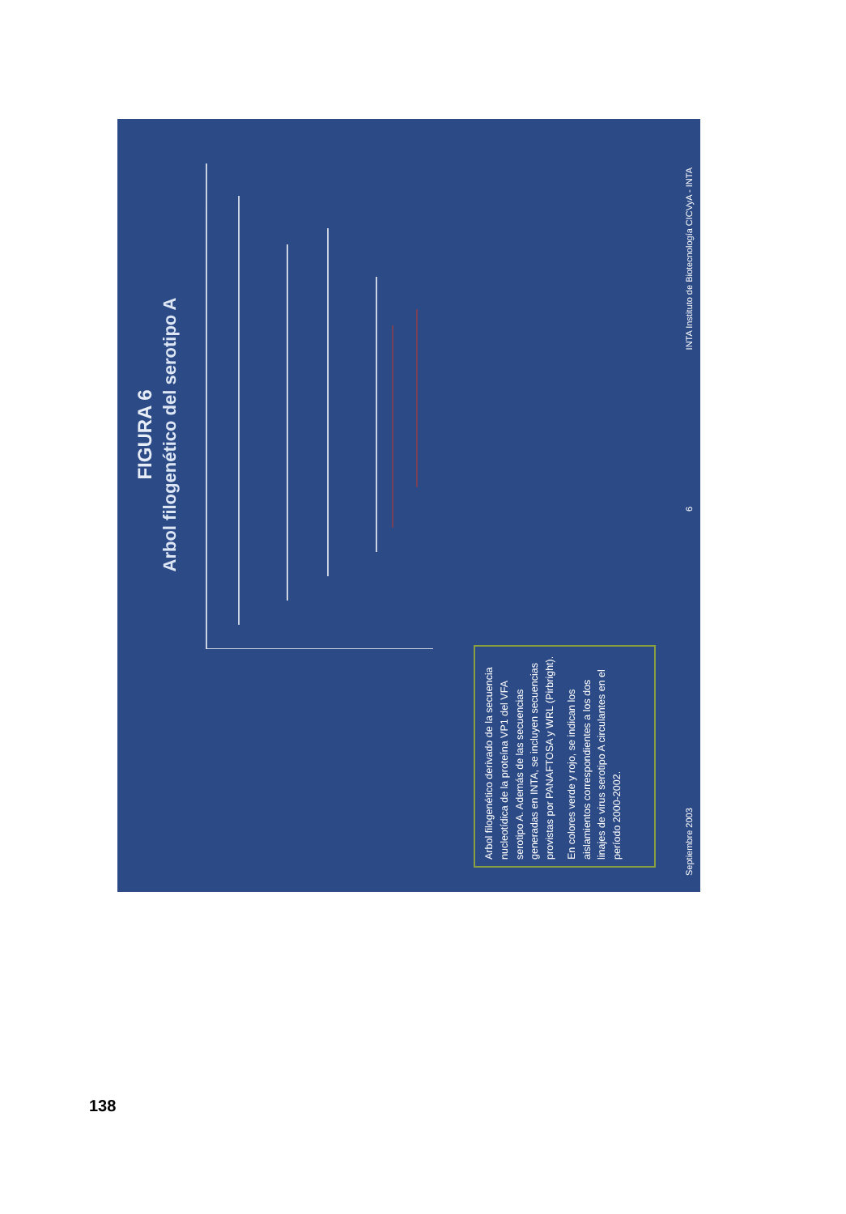FIGURA 6
Arbol filogenético del serotipo A
Arbol filogenético derivado de la secuencia nucleotídica de la proteína VP1 del VFA serotipo A. Además de las secuencias generadas en INTA, se incluyen secuencias provistas por PANAFTOSA y WRL (Pirbright).
En colores verde y rojo, se indican los aislamientos correspondientes a los dos linajes de virus serotipo A circulantes en el período 2000-2002.
Septiembre 2003 6
INTA Instituto de Biotecnología CICVyA - INTA
138